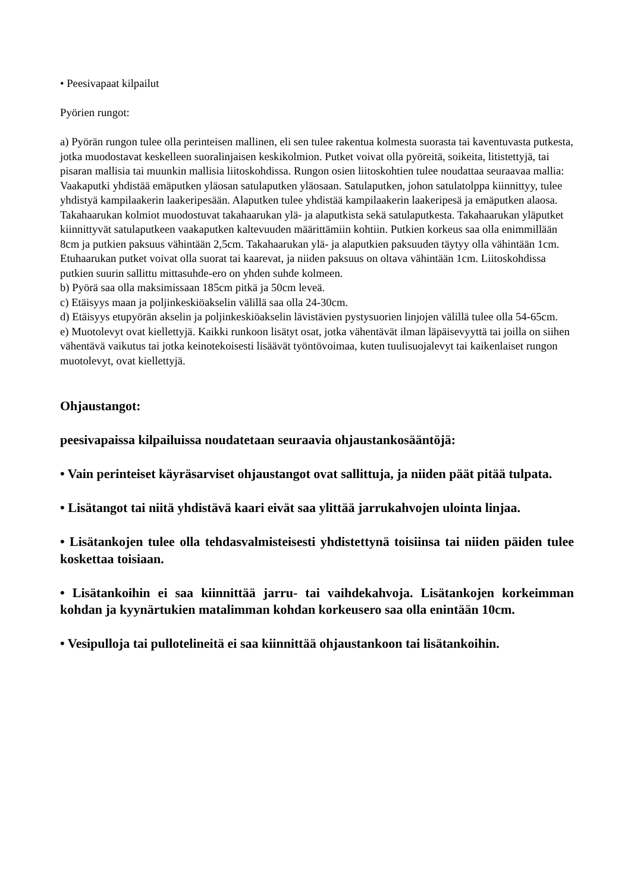• Peesivapaat kilpailut
Pyörien rungot:
a) Pyörän rungon tulee olla perinteisen mallinen, eli sen tulee rakentua kolmesta suorasta tai kaventuvasta putkesta, jotka muodostavat keskelleen suoralinjaisen keskikolmion. Putket voivat olla pyöreitä, soikeita, litistettyjä, tai pisaran mallisia tai muunkin mallisia liitoskohdissa. Rungon osien liitoskohtien tulee noudattaa seuraavaa mallia: Vaakaputki yhdistää emäputken yläosan satulaputken yläosaan. Satulaputken, johon satulatolppa kiinnittyy, tulee yhdistyä kampilaakerin laakeripesään. Alaputken tulee yhdistää kampilaakerin laakeripesä ja emäputken alaosa. Takahaarukan kolmiot muodostuvat takahaarukan ylä- ja alaputkista sekä satulaputkesta. Takahaarukan yläputket kiinnittyvät satulaputkeen vaakaputken kaltevuuden määrittämiin kohtiin. Putkien korkeus saa olla enimmillään 8cm ja putkien paksuus vähintään 2,5cm. Takahaarukan ylä- ja alaputkien paksuuden täytyy olla vähintään 1cm. Etuhaarukan putket voivat olla suorat tai kaarevat, ja niiden paksuus on oltava vähintään 1cm. Liitoskohdissa putkien suurin sallittu mittasuhde-ero on yhden suhde kolmeen.
b) Pyörä saa olla maksimissaan 185cm pitkä ja 50cm leveä.
c) Etäisyys maan ja poljinkeskiöakselin välillä saa olla 24-30cm.
d) Etäisyys etupyörän akselin ja poljinkeskiöakselin lävistävien pystysuorien linjojen välillä tulee olla 54-65cm.
e) Muotolevyt ovat kiellettyjä. Kaikki runkoon lisätyt osat, jotka vähentävät ilman läpäisevyyttä tai joilla on siihen vähentävä vaikutus tai jotka keinotekoisesti lisäävät työntövoimaa, kuten tuulisuojalevyt tai kaikenlaiset rungon muotolevyt, ovat kiellettyjä.
Ohjaustangot:
peesivapaissa kilpailuissa noudatetaan seuraavia ohjaustankosääntöjä:
• Vain perinteiset käyräsarviset ohjaustangot ovat sallittuja, ja niiden päät pitää tulpata.
• Lisätangot tai niitä yhdistävä kaari eivät saa ylittää jarrukahvojen ulointa linjaa.
• Lisätankojen tulee olla tehdasvalmisteisesti yhdistettynä toisiinsa tai niiden päiden tulee koskettaa toisiaan.
• Lisätankoihin ei saa kiinnittää jarru- tai vaihdekahvoja. Lisätankojen korkeimman kohdan ja kyynärtukien matalimman kohdan korkeusero saa olla enintään 10cm.
• Vesipulloja tai pullotelineitä ei saa kiinnittää ohjaustankoon tai lisätankoihin.